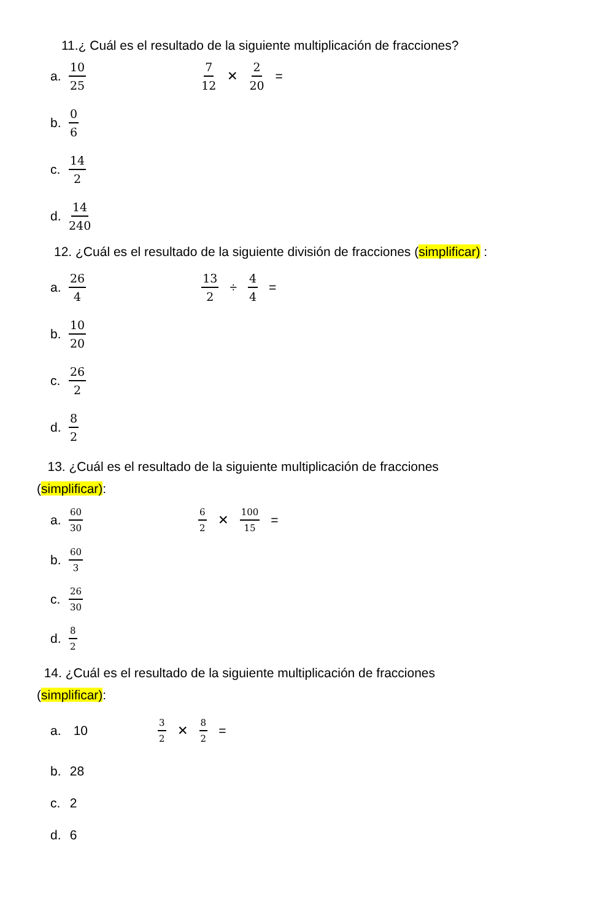11.¿ Cuál es el resultado de la siguiente multiplicación de fracciones?
a. 10 25
7 12 ✕ 2 20 =
b. 0 6
c. 14 2
d. 14 240
12. ¿Cuál es el resultado de la siguiente división de fracciones (simplificar) :
a. 26 4
13 2 ÷ 4 4 =
b. 10 20
c. 26 2
d. 8 2
13. ¿Cuál es el resultado de la siguiente multiplicación de fracciones
(simplificar):
a. 60 30
6 2 ✕ 100 15 =
b. 60 3
c. 26 30
d. 8 2
14. ¿Cuál es el resultado de la siguiente multiplicación de fracciones
(simplificar):
a. 10
3 2 ✕ 8 2 =
b. 28
c. 2
d. 6